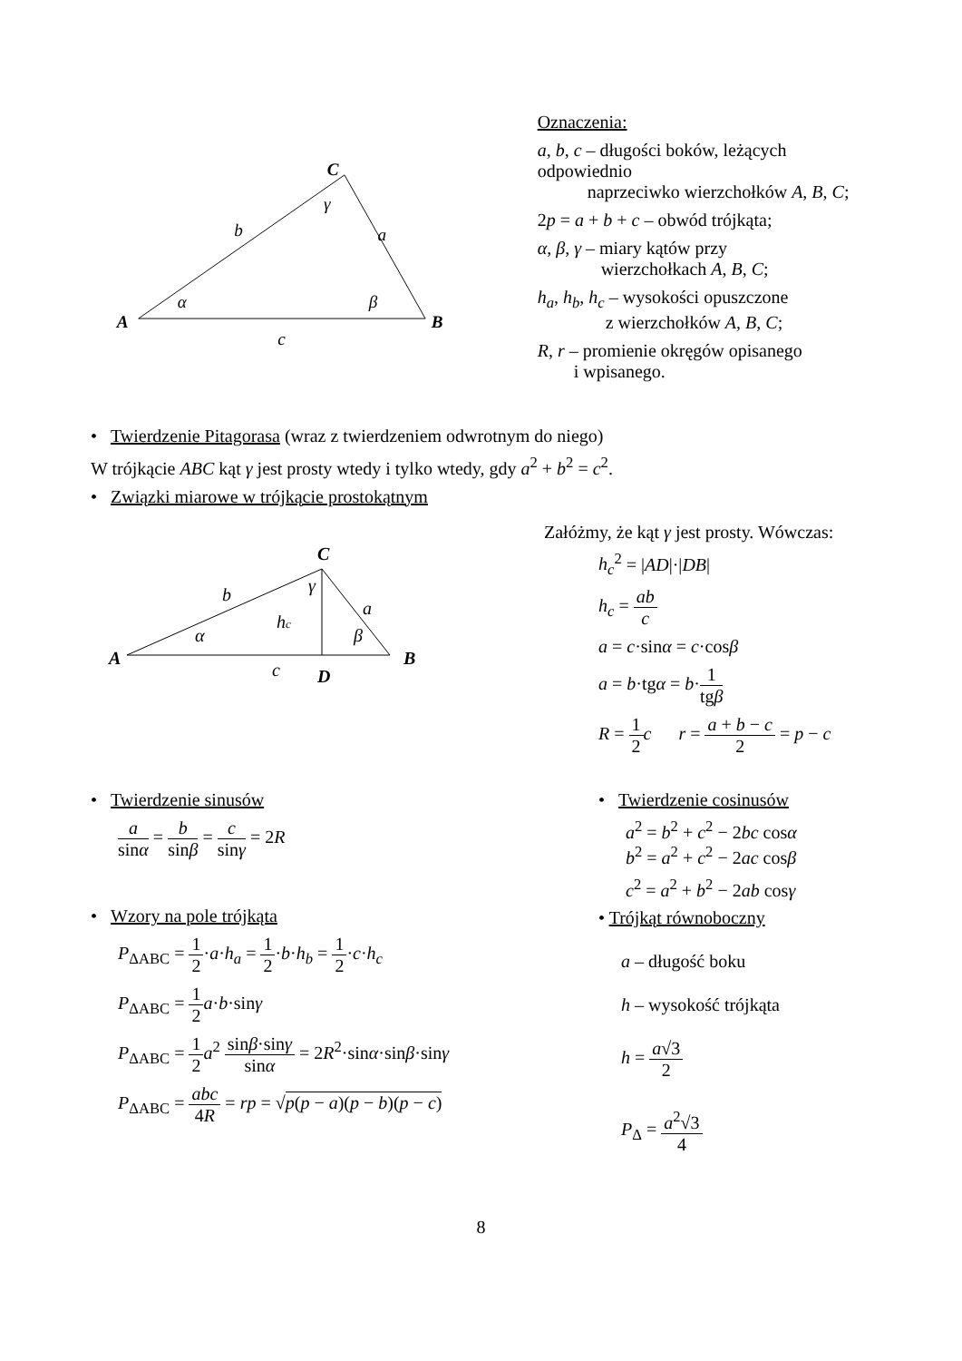C
A
B
b
a
c
α
β
γ
Oznaczenia:
a, b, c – długości boków, leżących odpowiednio
naprzeciwko wierzchołków A, B, C;
2p = a + b + c – obwód trójkąta;
α, β, γ – miary kątów przy
wierzchołkach A, B, C;
h<sub>a</sub>, h<sub>b</sub>, h<sub>c</sub> – wysokości opuszczone
z wierzchołków A, B, C;
R, r – promienie okręgów opisanego
i wpisanego.
• Twierdzenie Pitagorasa (wraz z twierdzeniem odwrotnym do niego)
W trójkącie ABC kąt γ jest prosty wtedy i tylko wtedy, gdy a<sup>2</sup> + b<sup>2</sup> = c<sup>2</sup>.
• Związki miarowe w trójkącie prostokątnym
C
A
B
D
b
a
hc
c
α
β
γ
Załóżmy, że kąt γ jest prosty. Wówczas:
h<sub>c</sub><sup>2</sup> = |AD|·|DB|
h<sub>c</sub> = ab c
a = c·sinα = c·cosβ
a = b·tgα = b·1 tgβ
R = 1 2 c r = a + b − c 2 = p − c
• Twierdzenie sinusów
a sinα = b sinβ = c sinγ = 2R
• Wzory na pole trójkąta
P<sub>ΔABC</sub> = 1 2·a·h<sub>a</sub> = 1 2·b·h<sub>b</sub> = 1 2·c·h<sub>c</sub>
P<sub>ΔABC</sub> = 1 2 a·b·sinγ
P<sub>ΔABC</sub> = 1 2 a<sup>2</sup> sinβ·sinγ sinα = 2R<sup>2</sup>·sinα·sinβ·sinγ
P<sub>ΔABC</sub> = abc 4R = rp = √p(p − a)(p − b)(p − c)
• Twierdzenie cosinusów
a<sup>2</sup> = b<sup>2</sup> + c<sup>2</sup> − 2bc cosα
b<sup>2</sup> = a<sup>2</sup> + c<sup>2</sup> − 2ac cosβ
c<sup>2</sup> = a<sup>2</sup> + b<sup>2</sup> − 2ab cosγ
• Trójkąt równoboczny
a – długość boku
h – wysokość trójkąta
h = a√3 2
P<sub>Δ</sub> = a<sup>2</sup>√3 4
8